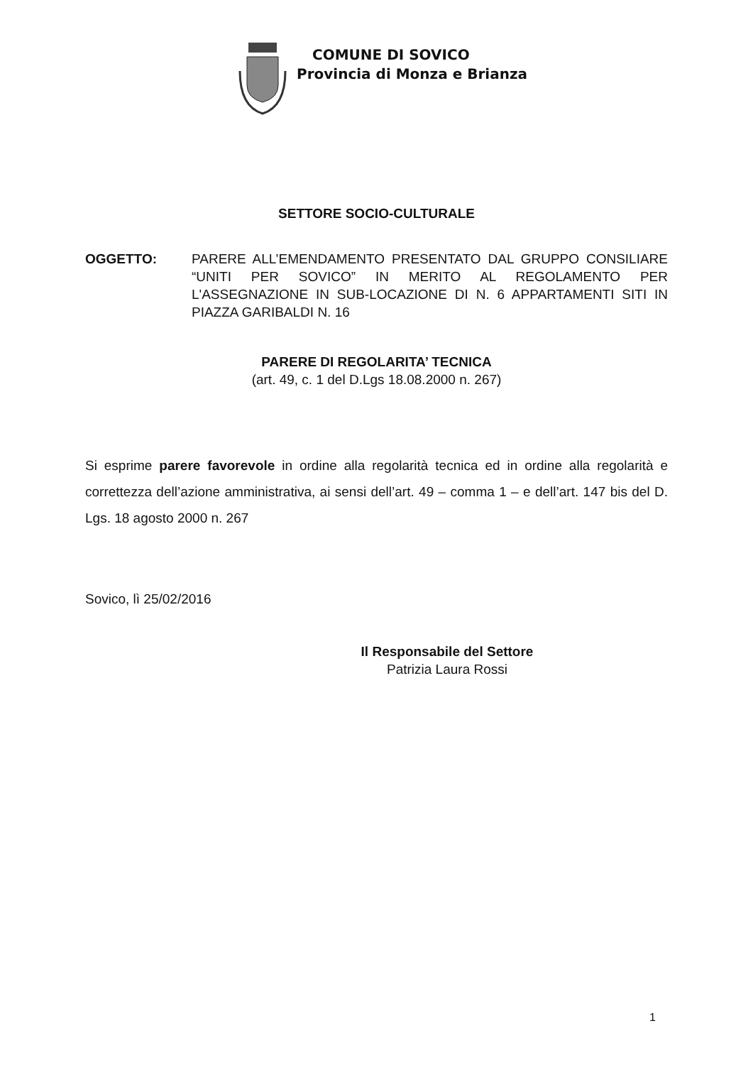COMUNE DI SOVICO
Provincia di Monza e Brianza
SETTORE SOCIO-CULTURALE
OGGETTO: PARERE ALL’EMENDAMENTO PRESENTATO DAL GRUPPO CONSILIARE “UNITI PER SOVICO” IN MERITO AL REGOLAMENTO PER L'ASSEGNAZIONE IN SUB-LOCAZIONE DI N. 6 APPARTAMENTI SITI IN PIAZZA GARIBALDI N. 16
PARERE DI REGOLARITA’ TECNICA
(art. 49, c. 1 del D.Lgs 18.08.2000 n. 267)
Si esprime parere favorevole in ordine alla regolarità tecnica ed in ordine alla regolarità e correttezza dell’azione amministrativa, ai sensi dell’art. 49 – comma 1 – e dell’art. 147 bis del D. Lgs. 18 agosto 2000 n. 267
Sovico, lì 25/02/2016
Il Responsabile del Settore
Patrizia Laura Rossi
1